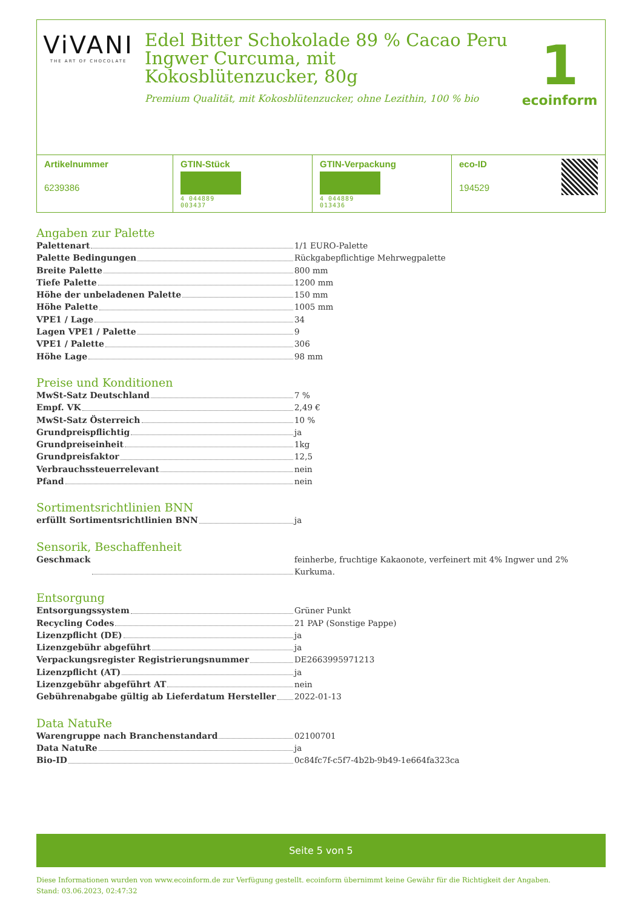ViVANI
THE ART OF CHOCOLATE
Edel Bitter Schokolade 89 % Cacao Peru Ingwer Curcuma, mit Kokosblütenzucker, 80g
Premium Qualität, mit Kokosblütenzucker, ohne Lezithin, 100 % bio
1
ecoinform
| Artikelnummer 6239386 | GTIN-Stück 4 044889 003437 | GTIN-Verpackung 4 044889 013436 | eco-ID 194529 |
Angaben zur Palette
Palettenart 1/1 EURO-Palette
Palette Bedingungen Rückgabepflichtige Mehrwegpalette
Breite Palette 800 mm
Tiefe Palette 1200 mm
Höhe der unbeladenen Palette 150 mm
Höhe Palette 1005 mm
VPE1 / Lage 34
Lagen VPE1 / Palette 9
VPE1 / Palette 306
Höhe Lage 98 mm
Preise und Konditionen
MwSt-Satz Deutschland 7 %
Empf. VK 2,49 €
MwSt-Satz Österreich 10 %
Grundpreispflichtig ja
Grundpreiseinheit 1kg
Grundpreisfaktor 12,5
Verbrauchssteuerrelevant nein
Pfand nein
Sortimentsrichtlinien BNN
erfüllt Sortimentsrichtlinien BNN ja
Sensorik, Beschaffenheit
Geschmack feinherbe, fruchtige Kakaonote, verfeinert mit 4% Ingwer und 2% Kurkuma.
Entsorgung
Entsorgungssystem Grüner Punkt
Recycling Codes 21 PAP (Sonstige Pappe)
Lizenzpflicht (DE) ja
Lizenzgebühr abgeführt ja
Verpackungsregister Registrierungsnummer DE2663995971213
Lizenzpflicht (AT) ja
Lizenzgebühr abgeführt AT nein
Gebührenabgabe gültig ab Lieferdatum Hersteller 2022-01-13
Data NatuRe
Warengruppe nach Branchenstandard 02100701
Data NatuRe ja
Bio-ID 0c84fc7f-c5f7-4b2b-9b49-1e664fa323ca
Seite 5 von 5
Diese Informationen wurden von www.ecoinform.de zur Verfügung gestellt. ecoinform übernimmt keine Gewähr für die Richtigkeit der Angaben.
Stand: 03.06.2023, 02:47:32